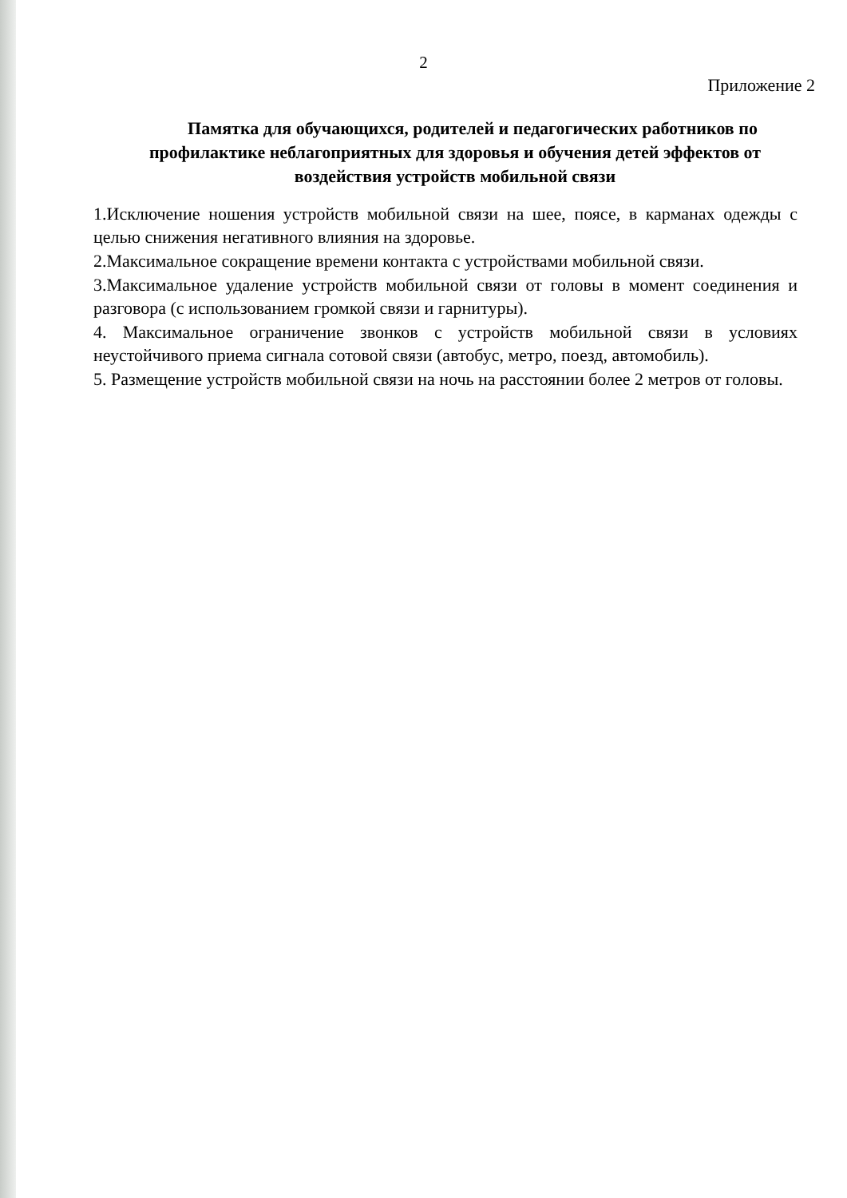2
Приложение 2
Памятка для обучающихся, родителей и педагогических работников по профилактике неблагоприятных для здоровья и обучения детей эффектов от воздействия устройств мобильной связи
1.Исключение ношения устройств мобильной связи на шее, поясе, в карманах одежды с целью снижения негативного влияния на здоровье.
2.Максимальное сокращение времени контакта с устройствами мобильной связи.
3.Максимальное удаление устройств мобильной связи от головы в момент соединения и разговора (с использованием громкой связи и гарнитуры).
4. Максимальное ограничение звонков с устройств мобильной связи в условиях неустойчивого приема сигнала сотовой связи (автобус, метро, поезд, автомобиль).
5. Размещение устройств мобильной связи на ночь на расстоянии более 2 метров от головы.